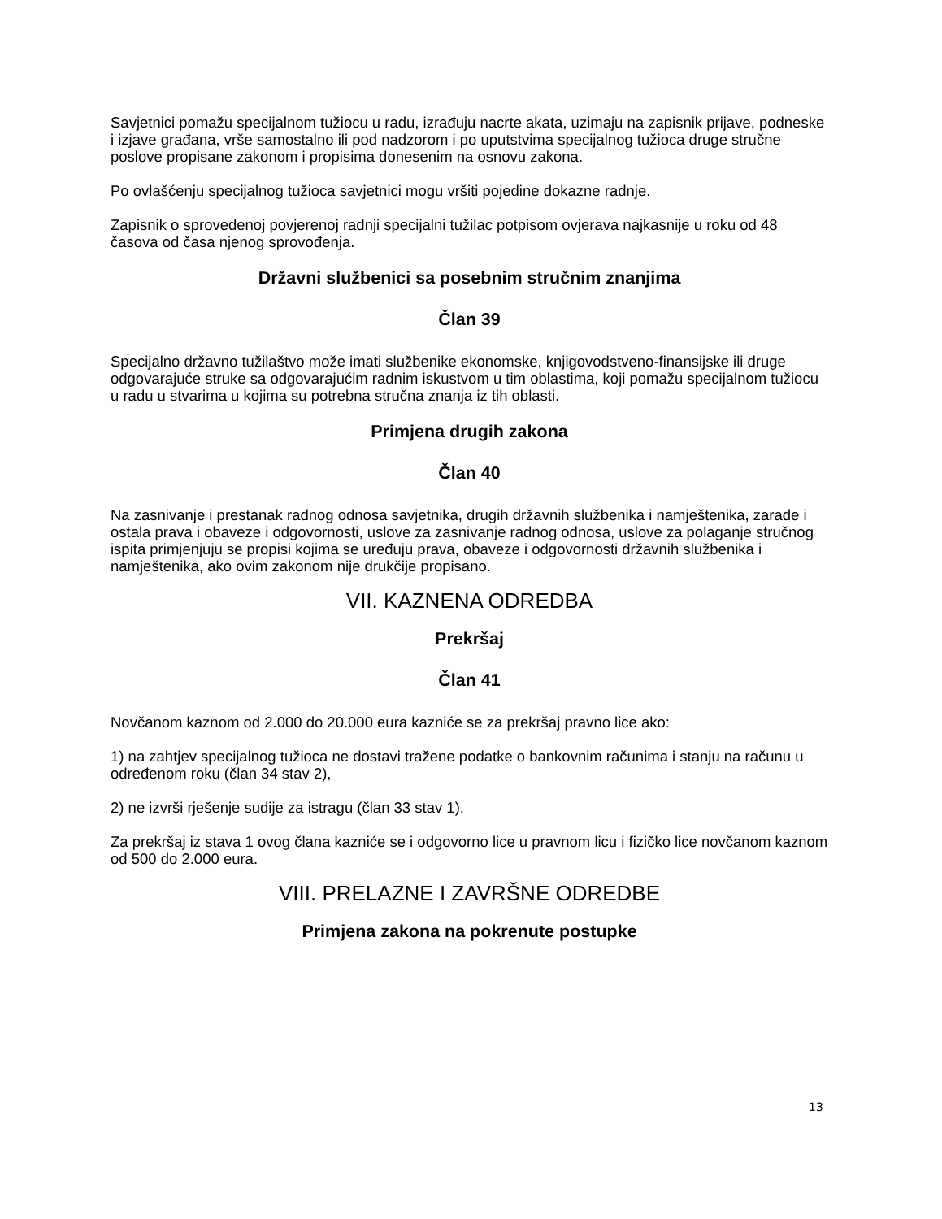Savjetnici pomažu specijalnom tužiocu u radu, izrađuju nacrte akata, uzimaju na zapisnik prijave, podneske i izjave građana, vrše samostalno ili pod nadzorom i po uputstvima specijalnog tužioca druge stručne poslove propisane zakonom i propisima donesenim na osnovu zakona.
Po ovlašćenju specijalnog tužioca savjetnici mogu vršiti pojedine dokazne radnje.
Zapisnik o sprovedenoj povjerenoj radnji specijalni tužilac potpisom ovjerava najkasnije u roku od 48 časova od časa njenog sprovođenja.
Državni službenici sa posebnim stručnim znanjima
Član 39
Specijalno državno tužilaštvo može imati službenike ekonomske, knjigovodstveno-finansijske ili druge odgovarajuće struke sa odgovarajućim radnim iskustvom u tim oblastima, koji pomažu specijalnom tužiocu u radu u stvarima u kojima su potrebna stručna znanja iz tih oblasti.
Primjena drugih zakona
Član 40
Na zasnivanje i prestanak radnog odnosa savjetnika, drugih državnih službenika i namještenika, zarade i ostala prava i obaveze i odgovornosti, uslove za zasnivanje radnog odnosa, uslove za polaganje stručnog ispita primjenjuju se propisi kojima se uređuju prava, obaveze i odgovornosti državnih službenika i namještenika, ako ovim zakonom nije drukčije propisano.
VII. KAZNENA ODREDBA
Prekršaj
Član 41
Novčanom kaznom od 2.000 do 20.000 eura kazniće se za prekršaj pravno lice ako:
1) na zahtjev specijalnog tužioca ne dostavi tražene podatke o bankovnim računima i stanju na računu u određenom roku (član 34 stav 2),
2) ne izvrši rješenje sudije za istragu (član 33 stav 1).
Za prekršaj iz stava 1 ovog člana kazniće se i odgovorno lice u pravnom licu i fizičko lice novčanom kaznom od 500 do 2.000 eura.
VIII. PRELAZNE I ZAVRŠNE ODREDBE
Primjena zakona na pokrenute postupke
13